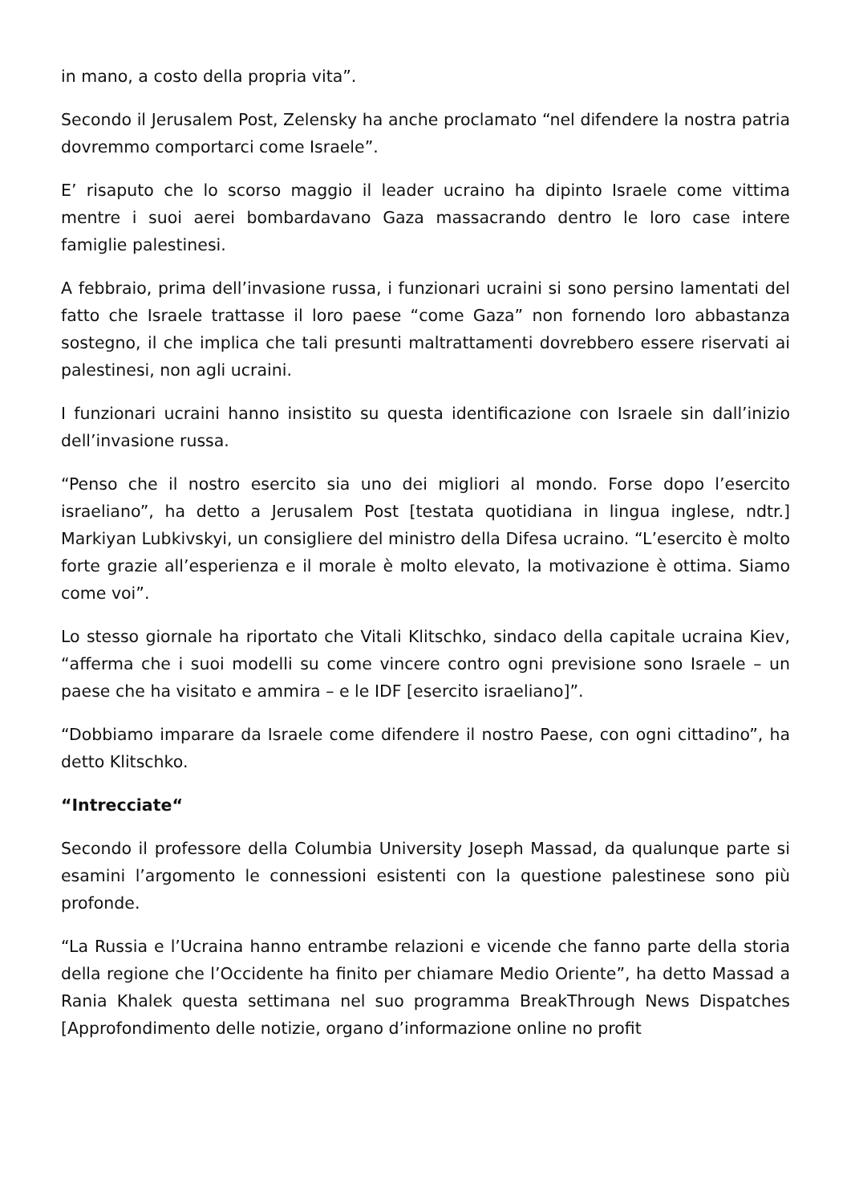in mano, a costo della propria vita”.
Secondo il Jerusalem Post, Zelensky ha anche proclamato “nel difendere la nostra patria dovremmo comportarci come Israele”.
E’ risaputo che lo scorso maggio il leader ucraino ha dipinto Israele come vittima mentre i suoi aerei bombardavano Gaza massacrando dentro le loro case intere famiglie palestinesi.
A febbraio, prima dell’invasione russa, i funzionari ucraini si sono persino lamentati del fatto che Israele trattasse il loro paese “come Gaza” non fornendo loro abbastanza sostegno, il che implica che tali presunti maltrattamenti dovrebbero essere riservati ai palestinesi, non agli ucraini.
I funzionari ucraini hanno insistito su questa identificazione con Israele sin dall’inizio dell’invasione russa.
“Penso che il nostro esercito sia uno dei migliori al mondo. Forse dopo l’esercito israeliano”, ha detto a Jerusalem Post [testata quotidiana in lingua inglese, ndtr.] Markiyan Lubkivskyi, un consigliere del ministro della Difesa ucraino. “L’esercito è molto forte grazie all’esperienza e il morale è molto elevato, la motivazione è ottima. Siamo come voi”.
Lo stesso giornale ha riportato che Vitali Klitschko, sindaco della capitale ucraina Kiev, “afferma che i suoi modelli su come vincere contro ogni previsione sono Israele – un paese che ha visitato e ammira – e le IDF [esercito israeliano]”.
“Dobbiamo imparare da Israele come difendere il nostro Paese, con ogni cittadino”, ha detto Klitschko.
“Intrecciate“
Secondo il professore della Columbia University Joseph Massad, da qualunque parte si esamini l’argomento le connessioni esistenti con la questione palestinese sono più profonde.
“La Russia e l’Ucraina hanno entrambe relazioni e vicende che fanno parte della storia della regione che l’Occidente ha finito per chiamare Medio Oriente”, ha detto Massad a Rania Khalek questa settimana nel suo programma BreakThrough News Dispatches [Approfondimento delle notizie, organo d’informazione online no profit